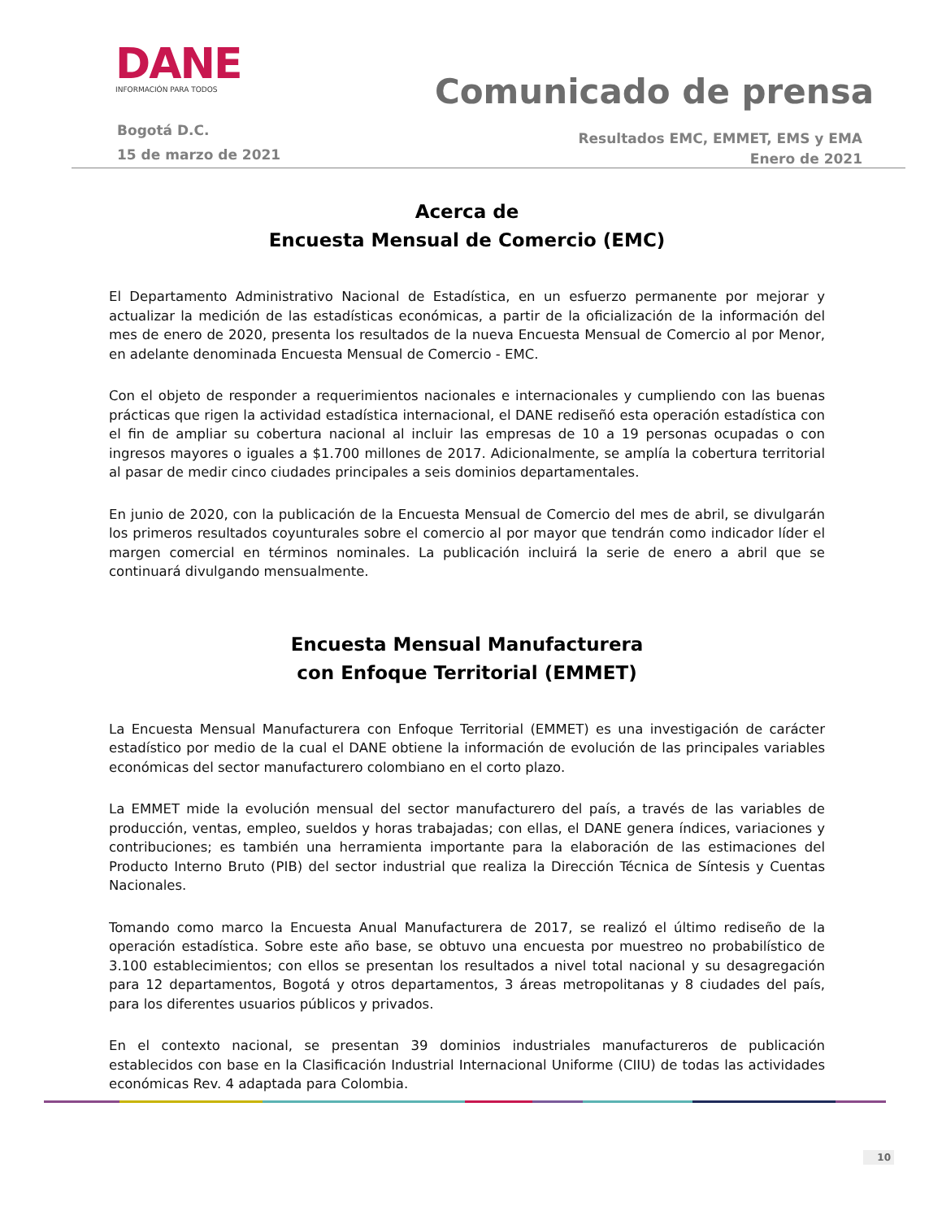DANE
INFORMACIÓN PARA TODOS
Comunicado de prensa
Bogotá D.C.
15 de marzo de 2021
Resultados EMC, EMMET, EMS y EMA
Enero de 2021
Acerca de
Encuesta Mensual de Comercio (EMC)
El Departamento Administrativo Nacional de Estadística, en un esfuerzo permanente por mejorar y actualizar la medición de las estadísticas económicas, a partir de la oficialización de la información del mes de enero de 2020, presenta los resultados de la nueva Encuesta Mensual de Comercio al por Menor, en adelante denominada Encuesta Mensual de Comercio - EMC.
Con el objeto de responder a requerimientos nacionales e internacionales y cumpliendo con las buenas prácticas que rigen la actividad estadística internacional, el DANE rediseñó esta operación estadística con el fin de ampliar su cobertura nacional al incluir las empresas de 10 a 19 personas ocupadas o con ingresos mayores o iguales a $1.700 millones de 2017. Adicionalmente, se amplía la cobertura territorial al pasar de medir cinco ciudades principales a seis dominios departamentales.
En junio de 2020, con la publicación de la Encuesta Mensual de Comercio del mes de abril, se divulgarán los primeros resultados coyunturales sobre el comercio al por mayor que tendrán como indicador líder el margen comercial en términos nominales. La publicación incluirá la serie de enero a abril que se continuará divulgando mensualmente.
Encuesta Mensual Manufacturera
con Enfoque Territorial (EMMET)
La Encuesta Mensual Manufacturera con Enfoque Territorial (EMMET) es una investigación de carácter estadístico por medio de la cual el DANE obtiene la información de evolución de las principales variables económicas del sector manufacturero colombiano en el corto plazo.
La EMMET mide la evolución mensual del sector manufacturero del país, a través de las variables de producción, ventas, empleo, sueldos y horas trabajadas; con ellas, el DANE genera índices, variaciones y contribuciones; es también una herramienta importante para la elaboración de las estimaciones del Producto Interno Bruto (PIB) del sector industrial que realiza la Dirección Técnica de Síntesis y Cuentas Nacionales.
Tomando como marco la Encuesta Anual Manufacturera de 2017, se realizó el último rediseño de la operación estadística. Sobre este año base, se obtuvo una encuesta por muestreo no probabilístico de 3.100 establecimientos; con ellos se presentan los resultados a nivel total nacional y su desagregación para 12 departamentos, Bogotá y otros departamentos, 3 áreas metropolitanas y 8 ciudades del país, para los diferentes usuarios públicos y privados.
En el contexto nacional, se presentan 39 dominios industriales manufactureros de publicación establecidos con base en la Clasificación Industrial Internacional Uniforme (CIIU) de todas las actividades económicas Rev. 4 adaptada para Colombia.
10